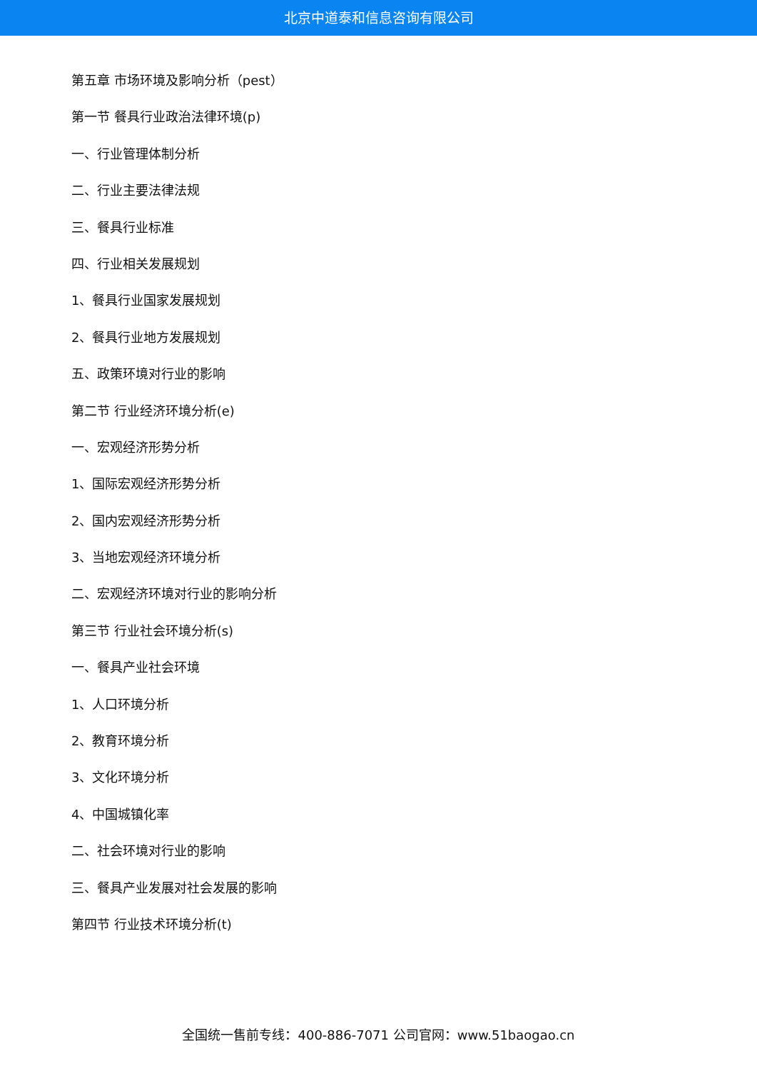北京中道泰和信息咨询有限公司
第五章 市场环境及影响分析（pest）
第一节 餐具行业政治法律环境(p)
一、行业管理体制分析
二、行业主要法律法规
三、餐具行业标准
四、行业相关发展规划
1、餐具行业国家发展规划
2、餐具行业地方发展规划
五、政策环境对行业的影响
第二节 行业经济环境分析(e)
一、宏观经济形势分析
1、国际宏观经济形势分析
2、国内宏观经济形势分析
3、当地宏观经济环境分析
二、宏观经济环境对行业的影响分析
第三节 行业社会环境分析(s)
一、餐具产业社会环境
1、人口环境分析
2、教育环境分析
3、文化环境分析
4、中国城镇化率
二、社会环境对行业的影响
三、餐具产业发展对社会发展的影响
第四节 行业技术环境分析(t)
全国统一售前专线：400-886-7071 公司官网：www.51baogao.cn